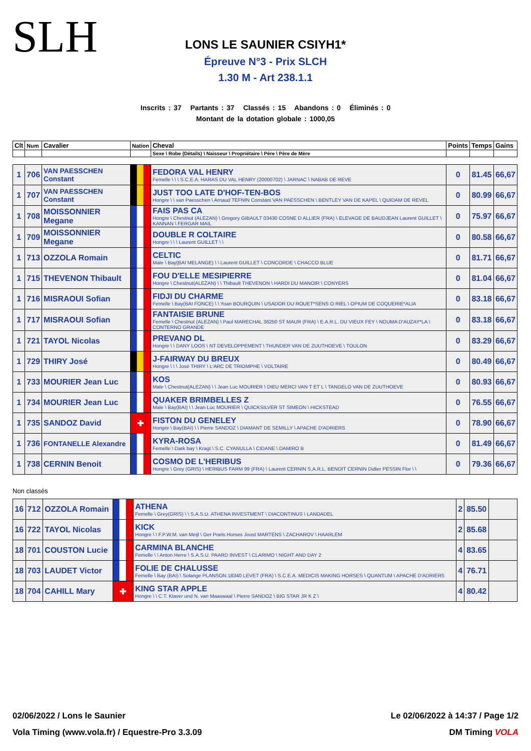SLH
LONS LE SAUNIER CSIYH1*
Épreuve N°3 - Prix SLCH
1.30 M - Art 238.1.1
Inscrits : 37 Partants : 37 Classés : 15 Abandons : 0 Éliminés : 0
Montant de la dotation globale : 1000,05
| Clt | Num | Cavalier | Nation | Cheval | Points | Temps | Gains |
| --- | --- | --- | --- | --- | --- | --- | --- |
| | | | | Sexe \ Robe (Détails) \ Naisseur \ Propriétaire \ Père \ Père de Mère | | | |
| 1 | 706 | VAN PAESSCHEN Constant | | FEDORA VAL HENRY Femelle \ \ \ S.C.E.A. HARAS DU VAL HENRY (20000702) \ JARNAC \ NABAB DE REVE | 0 | 81.45 | 66,67 |
| 1 | 707 | VAN PAESSCHEN Constant | | JUST TOO LATE D'HOF-TEN-BOS Hongre \ \ van Paesschen \ Arnaud TEFNIN Constant VAN PAESSCHEN \ BENTLEY VAN DE KAPEL \ QUIDAM DE REVEL | 0 | 80.99 | 66,67 |
| 1 | 708 | MOISSONNIER Megane | | FAIS PAS CA Hongre \ Chestnut (ALEZAN) \ Gregory GIBAULT 03430 COSNE D ALLIER (FRA) \ ELEVAGE DE BAUDJEAN Laurent GUILLET \ KANNAN \ FERGAR MAIL | 0 | 75.97 | 66,67 |
| 1 | 709 | MOISSONNIER Megane | | DOUBLE R COLTAIRE Hongre \ \ \ Laurent GUILLET \ \ | 0 | 80.58 | 66,67 |
| 1 | 713 | OZZOLA Romain | | CELTIC Male \ Bay(BAI MELANGE) \ \ Laurent GUILLET \ CONCORDE \ CHACCO BLUE | 0 | 81.71 | 66,67 |
| 1 | 715 | THEVENON Thibault | | FOU D'ELLE MESIPIERRE Hongre \ Chestnut(ALEZAN) \ \ Thibault THEVENON \ HARDI DU MANOIR \ CONYERS | 0 | 81.04 | 66,67 |
| 1 | 716 | MISRAOUI Sofian | | FIDJI DU CHARME Femelle \ Bay(BAI FONCE) \ \ Yoan BOURQUIN \ USADOR DU ROUET*SENS O RIEL \ OPIUM DE COQUERIE*ALIA | 0 | 83.18 | 66,67 |
| 1 | 717 | MISRAOUI Sofian | | FANTAISIE BRUNE Femelle \ Chestnut (ALEZAN) \ Paul MARECHAL 36250 ST MAUR (FRA) \ E.A.R.L. DU VIEUX FEY \ NOUMA D'AUZAY*LA \ CONTERNO GRANDE | 0 | 83.18 | 66,67 |
| 1 | 721 | TAYOL Nicolas | | PREVANO DL Hongre \ \ DANY LOOS \ NT DEVELOPPEMENT \ THUNDER VAN DE ZUUTHOEVE \ TOULON | 0 | 83.29 | 66,67 |
| 1 | 729 | THIRY José | | J-FAIRWAY DU BREUX Hongre \ \ \ José THIRY \ L'ARC DE TRIOMPHE \ VOLTAIRE | 0 | 80.49 | 66,67 |
| 1 | 733 | MOURIER Jean Luc | | KOS Male \ Chestnut(ALEZAN) \ \ Jean Luc MOURIER \ DIEU MERCI VAN T ET L \ TANGELO VAN DE ZUUTHOEVE | 0 | 80.93 | 66,67 |
| 1 | 734 | MOURIER Jean Luc | | QUAKER BRIMBELLES Z Male \ Bay(BAI) \ \ Jean Luc MOURIER \ QUICKSILVER ST SIMEON \ HICKSTEAD | 0 | 76.55 | 66,67 |
| 1 | 735 | SANDOZ David | ✚ | FISTON DU GENELEY Hongre \ Bay(BAI) \ \ Pierre SANDOZ \ DIAMANT DE SEMILLY \ APACHE D'ADRIERS | 0 | 78.90 | 66,67 |
| 1 | 736 | FONTANELLE Alexandre | | KYRA-ROSA Femelle \ Dark bay \ Kragt \ S.C. CYANULLA \ CIDANE \ DAMIRO B | 0 | 81.49 | 66,67 |
| 1 | 738 | CERNIN Benoit | | COSMO DE L'HERIBUS Hongre \ Grey (GRIS) \ HERIBUS FARM 99 (FRA) \ Laurent CERNIN S.A.R.L. BENOIT CERNIN Didier PESSIN Flor \ \ | 0 | 79.36 | 66,67 |
Non classés
| 16 | 712 | OZZOLA Romain | | ATHENA Femelle \ Grey(GRIS) \ \ S.A.S.U. ATHENA INVESTMENT \ DIACONTINUS \ LANDADEL | 2 | 85.50 | |
| 16 | 722 | TAYOL Nicolas | | KICK Hongre \ \ F.P.W.M. van Meijl \ Ger Poels Horses Joost MARTENS \ ZACHAROV \ HAARLEM | 2 | 85.68 | |
| 18 | 701 | COUSTON Lucie | | CARMINA BLANCHE Femelle \ \ Anton Herre \ S.A.S.U. PAARD INVEST \ CLARIMO \ NIGHT AND DAY 2 | 4 | 83.65 | |
| 18 | 703 | LAUDET Victor | | FOLIE DE CHALUSSE Femelle \ Bay (BAI) \ Solange PLANSON 18340 LEVET (FRA) \ S.C.E.A. MEDICIS MAKING HORSES \ QUANTUM \ APACHE D'ADRIERS | 4 | 76.71 | |
| 18 | 704 | CAHILL Mary | ✚ | KING STAR APPLE Hongre \ \ C.T. Klaver und N. van Maaswaal \ Pierre SANDOZ \ BIG STAR JR K Z \ | 4 | 80.42 | |
02/06/2022 / Lons le Saunier Le 02/06/2022 à 14:37 / Page 1/2
Vola Timing (www.vola.fr) / Equestre-Pro 3.3.09 DM Timing VOLA